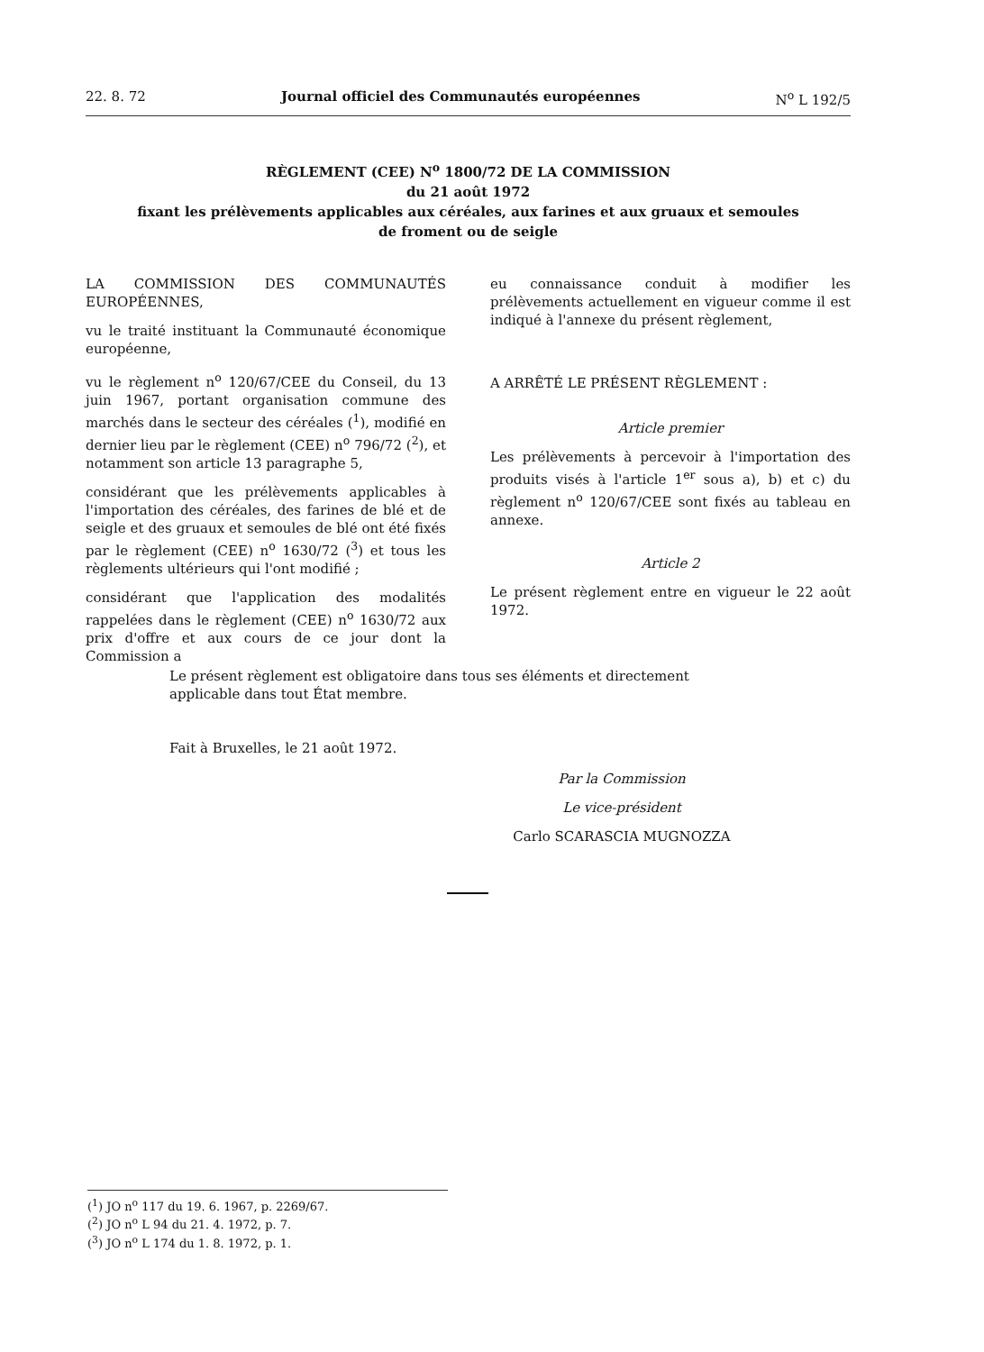22. 8. 72 Journal officiel des Communautés européennes N<sup>o</sup> L 192/5
RÈGLEMENT (CEE) N<sup>o</sup> 1800/72 DE LA COMMISSION
du 21 août 1972
fixant les prélèvements applicables aux céréales, aux farines et aux gruaux et semoules
de froment ou de seigle
LA COMMISSION DES COMMUNAUTÉS EUROPÉENNES,
vu le traité instituant la Communauté économique européenne,
vu le règlement n<sup>o</sup> 120/67/CEE du Conseil, du 13 juin 1967, portant organisation commune des marchés dans le secteur des céréales (<sup>1</sup>), modifié en dernier lieu par le règlement (CEE) n<sup>o</sup> 796/72 (<sup>2</sup>), et notamment son article 13 paragraphe 5,
considérant que les prélèvements applicables à l'importation des céréales, des farines de blé et de seigle et des gruaux et semoules de blé ont été fixés par le règlement (CEE) n<sup>o</sup> 1630/72 (<sup>3</sup>) et tous les règlements ultérieurs qui l'ont modifié ;
considérant que l'application des modalités rappelées dans le règlement (CEE) n<sup>o</sup> 1630/72 aux prix d'offre et aux cours de ce jour dont la Commission a
eu connaissance conduit à modifier les prélèvements actuellement en vigueur comme il est indiqué à l'annexe du présent règlement,
A ARRÊTÉ LE PRÉSENT RÈGLEMENT :
Article premier
Les prélèvements à percevoir à l'importation des produits visés à l'article 1<sup>er</sup> sous a), b) et c) du règlement n<sup>o</sup> 120/67/CEE sont fixés au tableau en annexe.
Article 2
Le présent règlement entre en vigueur le 22 août 1972.
Le présent règlement est obligatoire dans tous ses éléments et directement applicable dans tout État membre.
Fait à Bruxelles, le 21 août 1972.
Par la Commission
Le vice-président
Carlo SCARASCIA MUGNOZZA
(<sup>1</sup>) JO n<sup>o</sup> 117 du 19. 6. 1967, p. 2269/67.
(<sup>2</sup>) JO n<sup>o</sup> L 94 du 21. 4. 1972, p. 7.
(<sup>3</sup>) JO n<sup>o</sup> L 174 du 1. 8. 1972, p. 1.